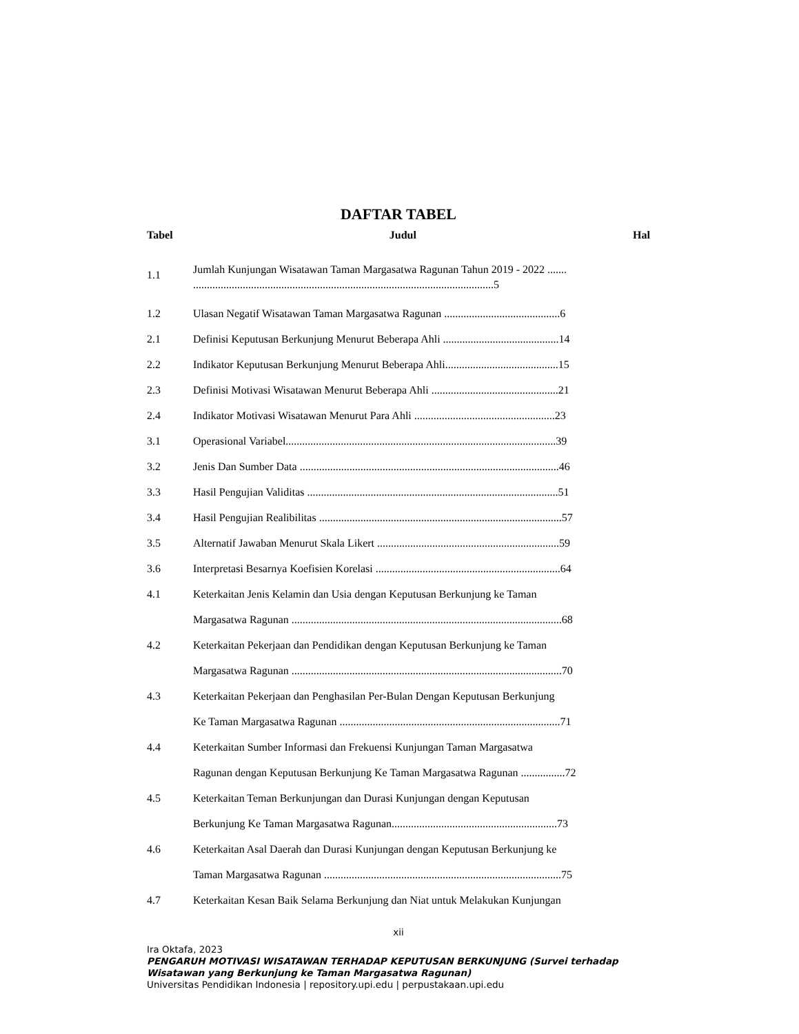DAFTAR TABEL
Tabel Judul Hal
1.1
Jumlah Kunjungan Wisatawan Taman Margasatwa Ragunan Tahun 2019 - 2022 .......
.............................................................................................................5
1.2 Ulasan Negatif Wisatawan Taman Margasatwa Ragunan ..........................................6
2.1 Definisi Keputusan Berkunjung Menurut Beberapa Ahli ..........................................14
2.2 Indikator Keputusan Berkunjung Menurut Beberapa Ahli.........................................15
2.3 Definisi Motivasi Wisatawan Menurut Beberapa Ahli ..............................................21
2.4 Indikator Motivasi Wisatawan Menurut Para Ahli ...................................................23
3.1 Operasional Variabel..................................................................................................39
3.2 Jenis Dan Sumber Data ..............................................................................................46
3.3 Hasil Pengujian Validitas ...........................................................................................51
3.4 Hasil Pengujian Realibilitas ........................................................................................57
3.5 Alternatif Jawaban Menurut Skala Likert ..................................................................59
3.6 Interpretasi Besarnya Koefisien Korelasi ...................................................................64
4.1 Keterkaitan Jenis Kelamin dan Usia dengan Keputusan Berkunjung ke Taman
Margasatwa Ragunan ..................................................................................................68
4.2 Keterkaitan Pekerjaan dan Pendidikan dengan Keputusan Berkunjung ke Taman
Margasatwa Ragunan ..................................................................................................70
4.3 Keterkaitan Pekerjaan dan Penghasilan Per-Bulan Dengan Keputusan Berkunjung
Ke Taman Margasatwa Ragunan ................................................................................71
4.4 Keterkaitan Sumber Informasi dan Frekuensi Kunjungan Taman Margasatwa
Ragunan dengan Keputusan Berkunjung Ke Taman Margasatwa Ragunan ................72
4.5 Keterkaitan Teman Berkunjungan dan Durasi Kunjungan dengan Keputusan
Berkunjung Ke Taman Margasatwa Ragunan............................................................73
4.6 Keterkaitan Asal Daerah dan Durasi Kunjungan dengan Keputusan Berkunjung ke
Taman Margasatwa Ragunan ......................................................................................75
4.7 Keterkaitan Kesan Baik Selama Berkunjung dan Niat untuk Melakukan Kunjungan
xii
Ira Oktafa, 2023
PENGARUH MOTIVASI WISATAWAN TERHADAP KEPUTUSAN BERKUNJUNG (Survei terhadap Wisatawan yang Berkunjung ke Taman Margasatwa Ragunan)
Universitas Pendidikan Indonesia | repository.upi.edu | perpustakaan.upi.edu